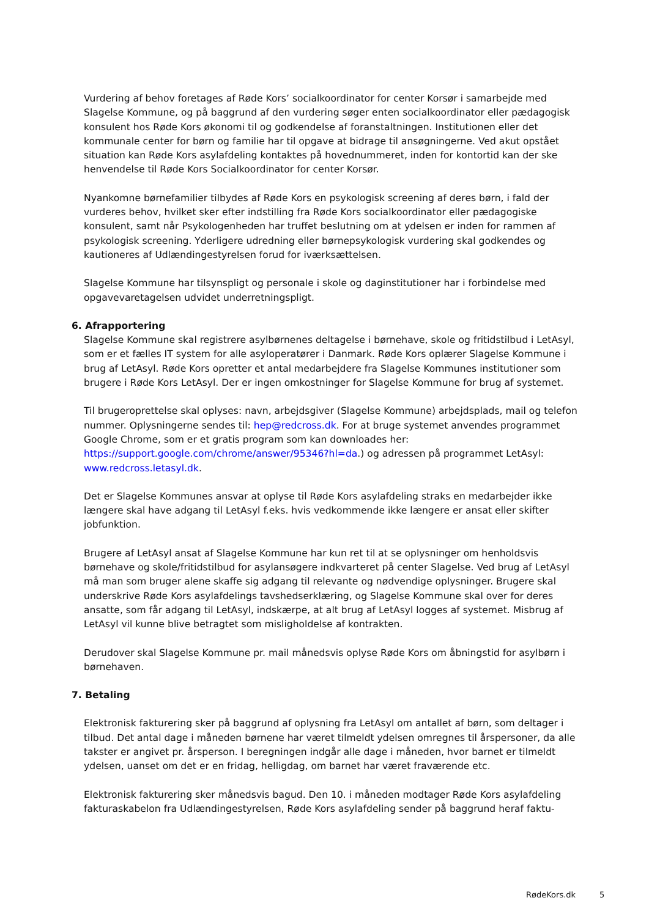Vurdering af behov foretages af Røde Kors’ socialkoordinator for center Korsør i samarbejde med Slagelse Kommune, og på baggrund af den vurdering søger enten socialkoordinator eller pædagogisk konsulent hos Røde Kors økonomi til og godkendelse af foranstaltningen. Institutionen eller det kommunale center for børn og familie har til opgave at bidrage til ansøgningerne. Ved akut opstået situation kan Røde Kors asylafdeling kontaktes på hovednummeret, inden for kontortid kan der ske henvendelse til Røde Kors Socialkoordinator for center Korsør.
Nyankomne børnefamilier tilbydes af Røde Kors en psykologisk screening af deres børn, i fald der vurderes behov, hvilket sker efter indstilling fra Røde Kors socialkoordinator eller pædagogiske konsulent, samt når Psykologenheden har truffet beslutning om at ydelsen er inden for rammen af psykologisk screening. Yderligere udredning eller børnepsykologisk vurdering skal godkendes og kautioneres af Udlændingestyrelsen forud for iværksættelsen.
Slagelse Kommune har tilsynspligt og personale i skole og daginstitutioner har i forbindelse med opgavevaretagelsen udvidet underretningspligt.
6. Afrapportering
Slagelse Kommune skal registrere asylbørnenes deltagelse i børnehave, skole og fritidstilbud i LetAsyl, som er et fælles IT system for alle asyloperatører i Danmark. Røde Kors oplærer Slagelse Kommune i brug af LetAsyl. Røde Kors opretter et antal medarbejdere fra Slagelse Kommunes institutioner som brugere i Røde Kors LetAsyl. Der er ingen omkostninger for Slagelse Kommune for brug af systemet.
Til brugeroprettelse skal oplyses: navn, arbejdsgiver (Slagelse Kommune) arbejdsplads, mail og telefon nummer. Oplysningerne sendes til: hep@redcross.dk. For at bruge systemet anvendes programmet Google Chrome, som er et gratis program som kan downloades her: https://support.google.com/chrome/answer/95346?hl=da.) og adressen på programmet LetAsyl: www.redcross.letasyl.dk.
Det er Slagelse Kommunes ansvar at oplyse til Røde Kors asylafdeling straks en medarbejder ikke længere skal have adgang til LetAsyl f.eks. hvis vedkommende ikke længere er ansat eller skifter jobfunktion.
Brugere af LetAsyl ansat af Slagelse Kommune har kun ret til at se oplysninger om henholdsvis børnehave og skole/fritidstilbud for asylansøgere indkvarteret på center Slagelse. Ved brug af LetAsyl må man som bruger alene skaffe sig adgang til relevante og nødvendige oplysninger. Brugere skal underskrive Røde Kors asylafdelings tavshedserklæring, og Slagelse Kommune skal over for deres ansatte, som får adgang til LetAsyl, indskærpe, at alt brug af LetAsyl logges af systemet. Misbrug af LetAsyl vil kunne blive betragtet som misligholdelse af kontrakten.
Derudover skal Slagelse Kommune pr. mail månedsvis oplyse Røde Kors om åbningstid for asylbørn i børnehaven.
7. Betaling
Elektronisk fakturering sker på baggrund af oplysning fra LetAsyl om antallet af børn, som deltager i tilbud. Det antal dage i måneden børnene har været tilmeldt ydelsen omregnes til årspersoner, da alle takster er angivet pr. årsperson. I beregningen indgår alle dage i måneden, hvor barnet er tilmeldt ydelsen, uanset om det er en fridag, helligdag, om barnet har været fraværende etc.
Elektronisk fakturering sker månedsvis bagud. Den 10. i måneden modtager Røde Kors asylafdeling fakturaskabelon fra Udlændingestyrelsen, Røde Kors asylafdeling sender på baggrund heraf faktu-
RødeKors.dk 5